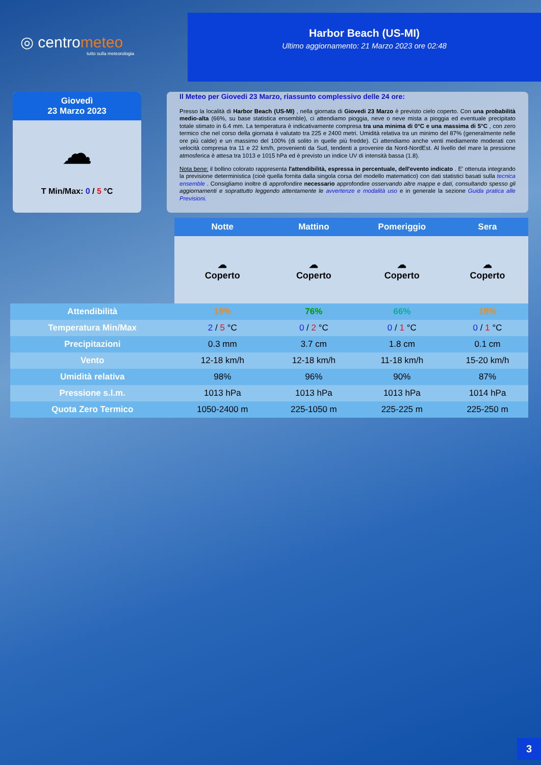◎ centrometeo
tutto sulla meteorologia
Harbor Beach (US-MI)
Ultimo aggiornamento: 21 Marzo 2023 ore 02:48
Giovedì
23 Marzo 2023
☁
T Min/Max: 0 / 5 °C
Il Meteo per Giovedi 23 Marzo, riassunto complessivo delle 24 ore:
Presso la località di Harbor Beach (US-MI) , nella giornata di Giovedi 23 Marzo è previsto cielo coperto. Con una probabilità medio-alta (66%, su base statistica ensemble), ci attendiamo pioggia, neve o neve mista a pioggia ed eventuale precipitato totale stimato in 6.4 mm. La temperatura è indicativamente compresa tra una minima di 0°C e una massima di 5°C , con zero termico che nel corso della giornata è valutato tra 225 e 2400 metri. Umidità relativa tra un minimo del 87% (generalmente nelle ore più calde) e un massimo del 100% (di solito in quelle più fredde). Ci attendiamo anche venti mediamente moderati con velocità compresa tra 11 e 22 km/h, provenienti da Sud, tendenti a provenire da Nord-NordEst. Al livello del mare la pressione atmosferica è attesa tra 1013 e 1015 hPa ed è previsto un indice UV di intensità bassa (1.8).
Nota bene: il bollino colorato rappresenta l'attendibilità, espressa in percentuale, dell'evento indicato . E' ottenuta integrando la previsione deterministica (cioè quella fornita dalla singola corsa del modello matematico) con dati statistici basati sulla tecnica ensemble . Consigliamo inoltre di approfondire necessario approfondire osservando altre mappe e dati, consultando spesso gli aggiornamenti e soprattutto leggendo attentamente le avvertenze e modalità uso e in generale la sezione Guida pratica alle Previsioni.
| | Notte | Mattino | Pomeriggio | Sera |
| --- | --- | --- | --- | --- |
| | ☁ Coperto | ☁ Coperto | ☁ Coperto | ☁ Coperto |
| Attendibilità | 19% | 76% | 66% | 18% |
| Temperatura Min/Max | 2 / 5 °C | 0 / 2 °C | 0 / 1 °C | 0 / 1 °C |
| Precipitazioni | 0.3 mm | 3.7 cm | 1.8 cm | 0.1 cm |
| Vento | 12-18 km/h | 12-18 km/h | 11-18 km/h | 15-20 km/h |
| Umidità relativa | 98% | 96% | 90% | 87% |
| Pressione s.l.m. | 1013 hPa | 1013 hPa | 1013 hPa | 1014 hPa |
| Quota Zero Termico | 1050-2400 m | 225-1050 m | 225-225 m | 225-250 m |
3